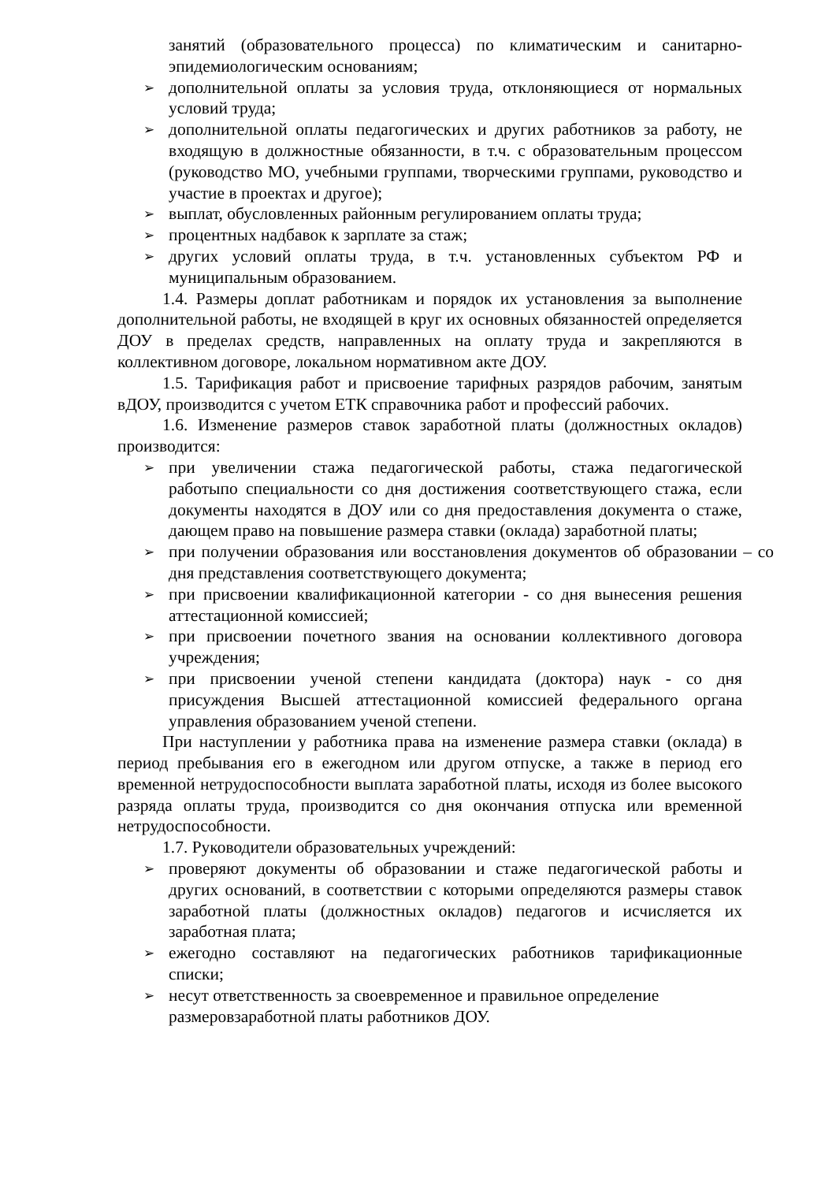занятий (образовательного процесса) по климатическим и санитарно-эпидемиологическим основаниям;
➢ дополнительной оплаты за условия труда, отклоняющиеся от нормальных условий труда;
➢ дополнительной оплаты педагогических и других работников за работу, не входящую в должностные обязанности, в т.ч. с образовательным процессом (руководство МО, учебными группами, творческими группами, руководство и участие в проектах и другое);
➢ выплат, обусловленных районным регулированием оплаты труда;
➢ процентных надбавок к зарплате за стаж;
➢ других условий оплаты труда, в т.ч. установленных субъектом РФ и муниципальным образованием.
1.4. Размеры доплат работникам и порядок их установления за выполнение дополнительной работы, не входящей в круг их основных обязанностей определяется ДОУ в пределах средств, направленных на оплату труда и закрепляются в коллективном договоре, локальном нормативном акте ДОУ.
1.5. Тарификация работ и присвоение тарифных разрядов рабочим, занятым вДОУ, производится с учетом ЕТК справочника работ и профессий рабочих.
1.6. Изменение размеров ставок заработной платы (должностных окладов) производится:
➢ при увеличении стажа педагогической работы, стажа педагогической работыпо специальности со дня достижения соответствующего стажа, если документы находятся в ДОУ или со дня предоставления документа о стаже, дающем право на повышение размера ставки (оклада) заработной платы;
➢ при получении образования или восстановления документов об образовании – со дня представления соответствующего документа;
➢ при присвоении квалификационной категории - со дня вынесения решения аттестационной комиссией;
➢ при присвоении почетного звания на основании коллективного договора учреждения;
➢ при присвоении ученой степени кандидата (доктора) наук - со дня присуждения Высшей аттестационной комиссией федерального органа управления образованием ученой степени.
При наступлении у работника права на изменение размера ставки (оклада) в период пребывания его в ежегодном или другом отпуске, а также в период его временной нетрудоспособности выплата заработной платы, исходя из более высокого разряда оплаты труда, производится со дня окончания отпуска или временной нетрудоспособности.
1.7. Руководители образовательных учреждений:
➢ проверяют документы об образовании и стаже педагогической работы и других оснований, в соответствии с которыми определяются размеры ставок заработной платы (должностных окладов) педагогов и исчисляется их заработная плата;
➢ ежегодно составляют на педагогических работников тарификационные списки;
➢ несут ответственность за своевременное и правильное определение размеровзаработной платы работников ДОУ.